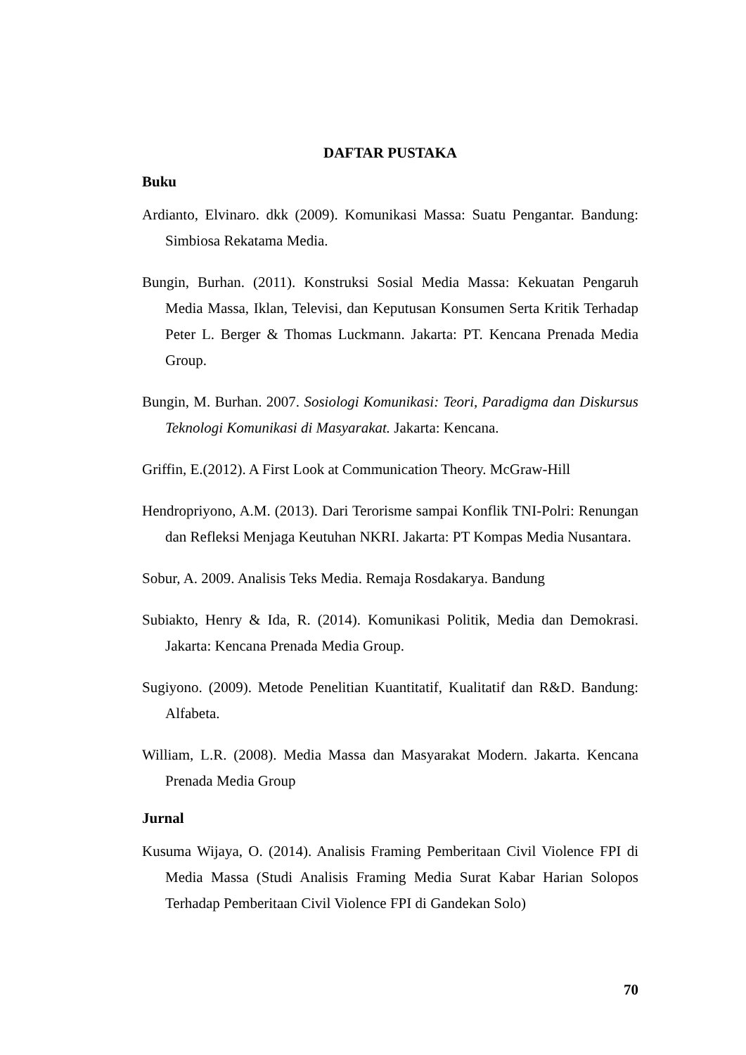DAFTAR PUSTAKA
Buku
Ardianto, Elvinaro. dkk (2009). Komunikasi Massa: Suatu Pengantar. Bandung: Simbiosa Rekatama Media.
Bungin, Burhan. (2011). Konstruksi Sosial Media Massa: Kekuatan Pengaruh Media Massa, Iklan, Televisi, dan Keputusan Konsumen Serta Kritik Terhadap Peter L. Berger & Thomas Luckmann. Jakarta: PT. Kencana Prenada Media Group.
Bungin, M. Burhan. 2007. Sosiologi Komunikasi: Teori, Paradigma dan Diskursus Teknologi Komunikasi di Masyarakat. Jakarta: Kencana.
Griffin, E.(2012). A First Look at Communication Theory. McGraw-Hill
Hendropriyono, A.M. (2013). Dari Terorisme sampai Konflik TNI-Polri: Renungan dan Refleksi Menjaga Keutuhan NKRI. Jakarta: PT Kompas Media Nusantara.
Sobur, A. 2009. Analisis Teks Media. Remaja Rosdakarya. Bandung
Subiakto, Henry & Ida, R. (2014). Komunikasi Politik, Media dan Demokrasi. Jakarta: Kencana Prenada Media Group.
Sugiyono. (2009). Metode Penelitian Kuantitatif, Kualitatif dan R&D. Bandung: Alfabeta.
William, L.R. (2008). Media Massa dan Masyarakat Modern. Jakarta. Kencana Prenada Media Group
Jurnal
Kusuma Wijaya, O. (2014). Analisis Framing Pemberitaan Civil Violence FPI di Media Massa (Studi Analisis Framing Media Surat Kabar Harian Solopos Terhadap Pemberitaan Civil Violence FPI di Gandekan Solo)
70